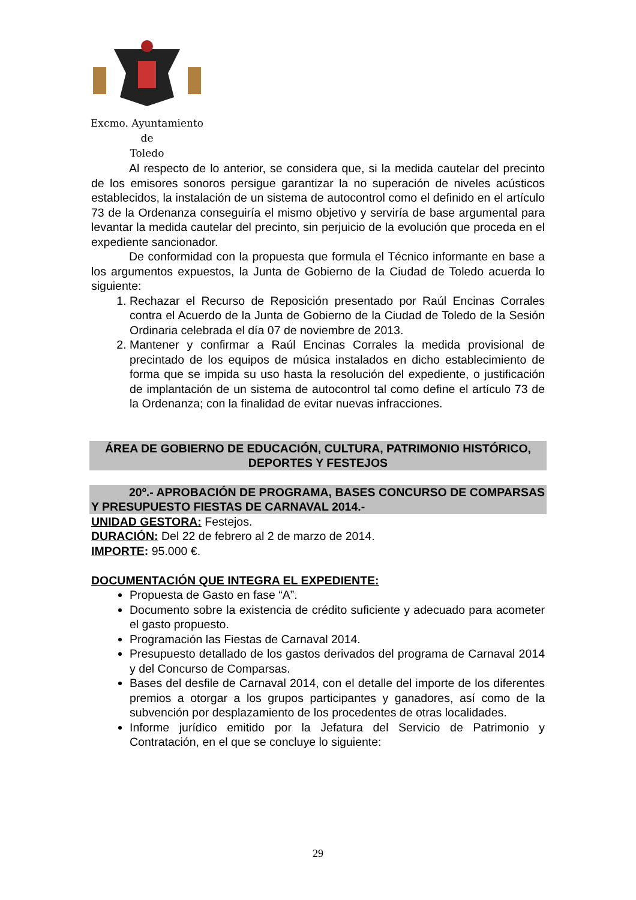Excmo. Ayuntamiento
de
Toledo
Al respecto de lo anterior, se considera que, si la medida cautelar del precinto de los emisores sonoros persigue garantizar la no superación de niveles acústicos establecidos, la instalación de un sistema de autocontrol como el definido en el artículo 73 de la Ordenanza conseguiría el mismo objetivo y serviría de base argumental para levantar la medida cautelar del precinto, sin perjuicio de la evolución que proceda en el expediente sancionador.
De conformidad con la propuesta que formula el Técnico informante en base a los argumentos expuestos, la Junta de Gobierno de la Ciudad de Toledo acuerda lo siguiente:
1. Rechazar el Recurso de Reposición presentado por Raúl Encinas Corrales contra el Acuerdo de la Junta de Gobierno de la Ciudad de Toledo de la Sesión Ordinaria celebrada el día 07 de noviembre de 2013.
2. Mantener y confirmar a Raúl Encinas Corrales la medida provisional de precintado de los equipos de música instalados en dicho establecimiento de forma que se impida su uso hasta la resolución del expediente, o justificación de implantación de un sistema de autocontrol tal como define el artículo 73 de la Ordenanza; con la finalidad de evitar nuevas infracciones.
ÁREA DE GOBIERNO DE EDUCACIÓN, CULTURA, PATRIMONIO HISTÓRICO, DEPORTES Y FESTEJOS
20º.- APROBACIÓN DE PROGRAMA, BASES CONCURSO DE COMPARSAS Y PRESUPUESTO FIESTAS DE CARNAVAL 2014.-
UNIDAD GESTORA: Festejos.
DURACIÓN: Del 22 de febrero al 2 de marzo de 2014.
IMPORTE: 95.000 €.
DOCUMENTACIÓN QUE INTEGRA EL EXPEDIENTE:
Propuesta de Gasto en fase “A”.
Documento sobre la existencia de crédito suficiente y adecuado para acometer el gasto propuesto.
Programación las Fiestas de Carnaval 2014.
Presupuesto detallado de los gastos derivados del programa de Carnaval 2014 y del Concurso de Comparsas.
Bases del desfile de Carnaval 2014, con el detalle del importe de los diferentes premios a otorgar a los grupos participantes y ganadores, así como de la subvención por desplazamiento de los procedentes de otras localidades.
Informe jurídico emitido por la Jefatura del Servicio de Patrimonio y Contratación, en el que se concluye lo siguiente:
29